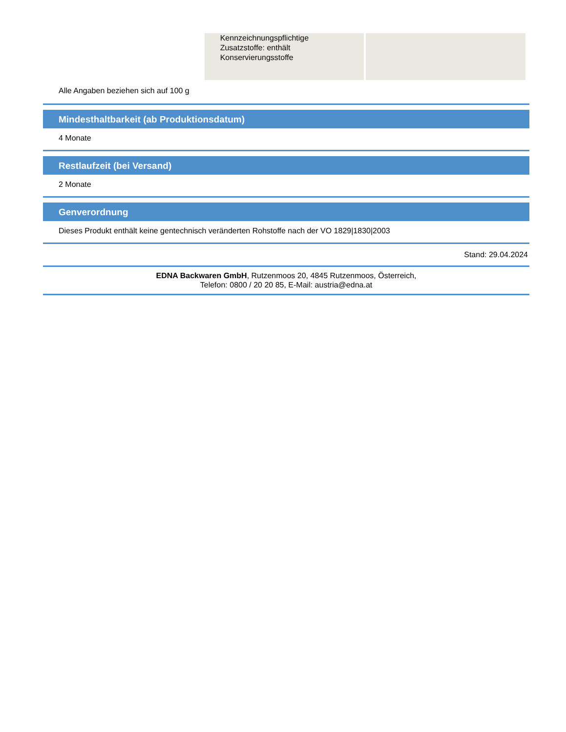| | Kennzeichnungspflichtige Zusatzstoffe: enthält Konservierungsstoffe | |
Alle Angaben beziehen sich auf 100 g
Mindesthaltbarkeit (ab Produktionsdatum)
4 Monate
Restlaufzeit (bei Versand)
2 Monate
Genverordnung
Dieses Produkt enthält keine gentechnisch veränderten Rohstoffe nach der VO 1829|1830|2003
Stand: 29.04.2024
EDNA Backwaren GmbH, Rutzenmoos 20, 4845 Rutzenmoos, Österreich,
Telefon: 0800 / 20 20 85, E-Mail: austria@edna.at